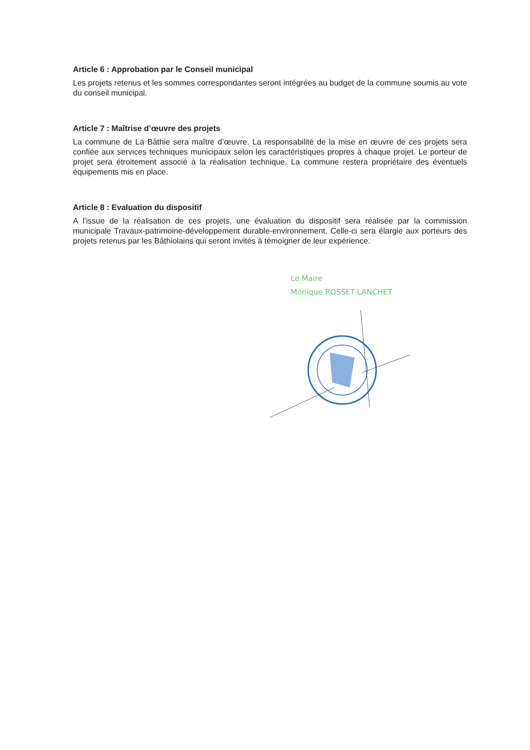Article 6 : Approbation par le Conseil municipal
Les projets retenus et les sommes correspondantes seront intégrées au budget de la commune soumis au vote du conseil municipal.
Article 7 : Maîtrise d’œuvre des projets
La commune de La Bâthie sera maître d’œuvre. La responsabilité de la mise en œuvre de ces projets sera confiée aux services techniques municipaux selon les caractéristiques propres à chaque projet. Le porteur de projet sera étroitement associé à la réalisation technique. La commune restera propriétaire des éventuels équipements mis en place.
Article 8 : Evaluation du dispositif
A l’issue de la réalisation de ces projets, une évaluation du dispositif sera réalisée par la commission municipale Travaux-patrimoine-développement durable-environnement. Celle-ci sera élargie aux porteurs des projets retenus par les Bâthiolains qui seront invités à témoigner de leur expérience.
Le Maire
Monique ROSSET-LANCHET